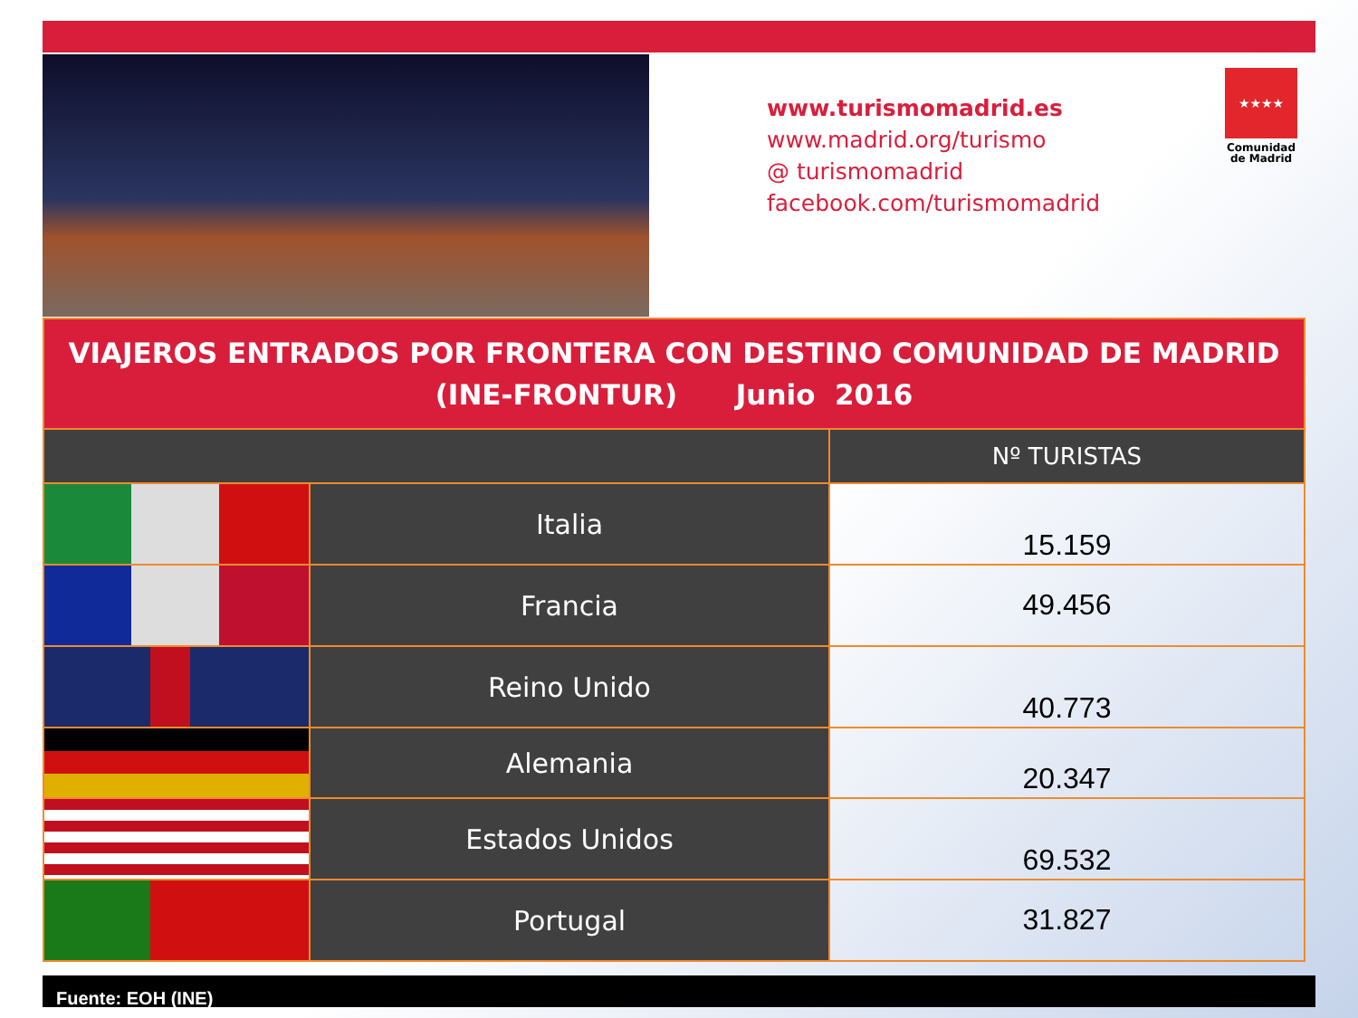www.turismomadrid.es
www.madrid.org/turismo
@ turismomadrid
facebook.com/turismomadrid
★★★★
Comunidad de Madrid
| VIAJEROS ENTRADOS POR FRONTERA CON DESTINO COMUNIDAD DE MADRID (INE-FRONTUR) Junio 2016 | | |
| | | Nº TURISTAS |
| | Italia | 15.159 |
| | Francia | 49.456 |
| | Reino Unido | 40.773 |
| | Alemania | 20.347 |
| | Estados Unidos | 69.532 |
| | Portugal | 31.827 |
Fuente: EOH (INE)